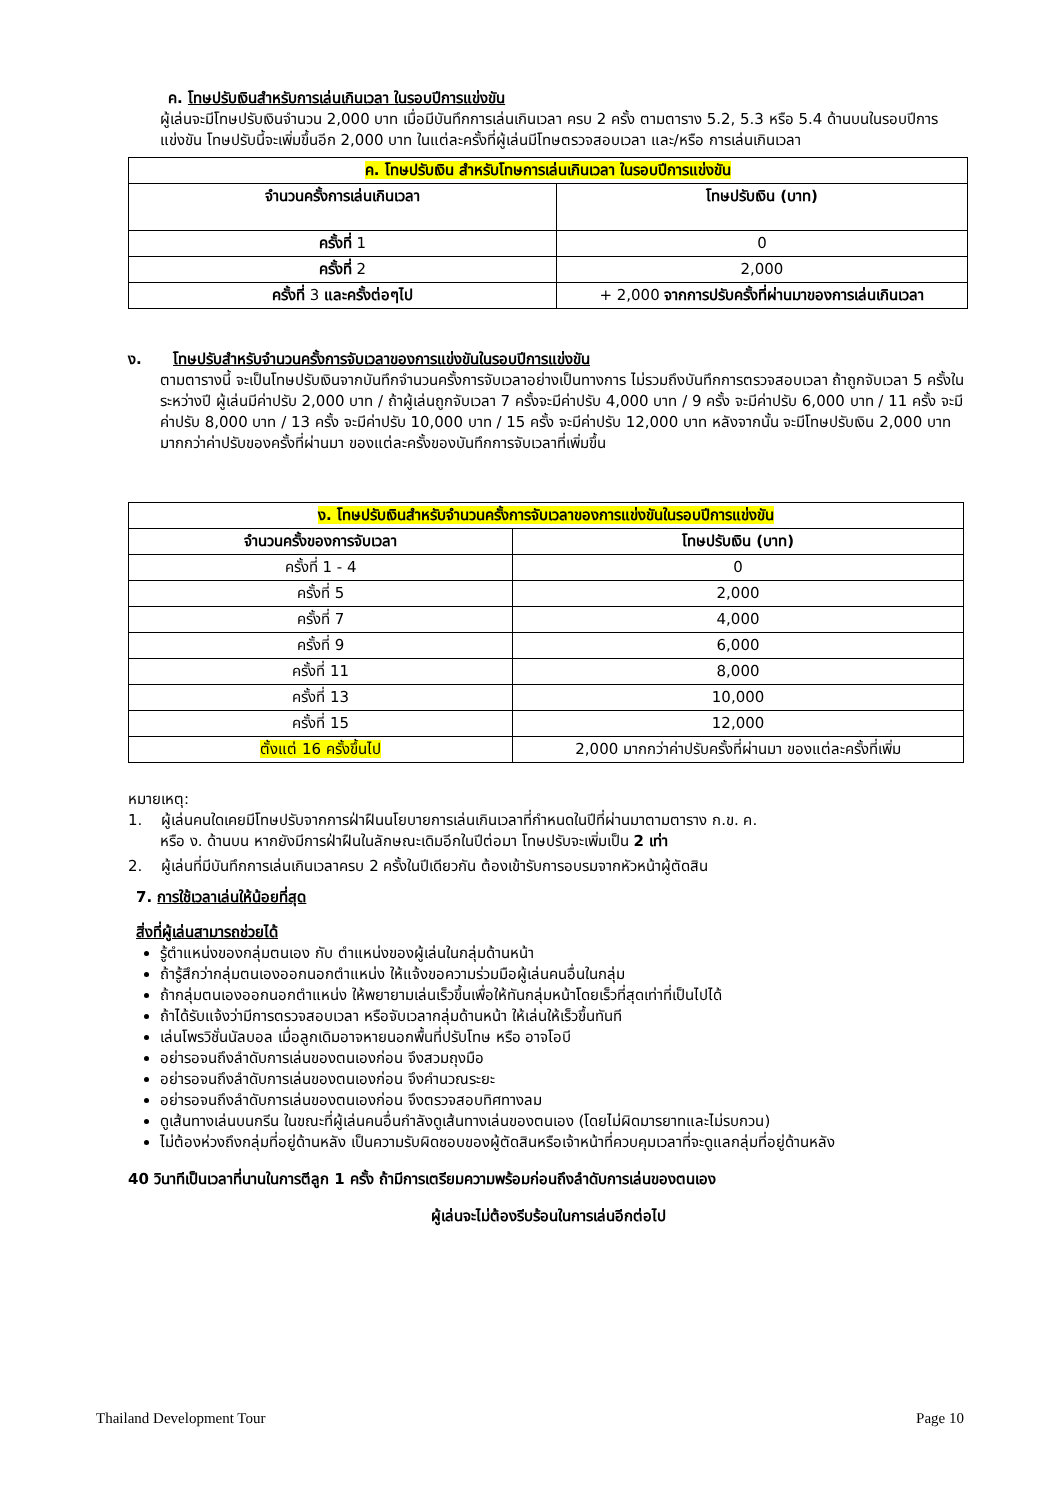ค. โทษปรับเงินสำหรับการเล่นเกินเวลา ในรอบปีการแข่งขัน
ผู้เล่นจะมีโทษปรับเงินจำนวน 2,000 บาท เมื่อมีบันทึกการเล่นเกินเวลา ครบ 2 ครั้ง ตามตาราง 5.2, 5.3 หรือ 5.4 ด้านบนในรอบปีการแข่งขัน โทษปรับนี้จะเพิ่มขึ้นอีก 2,000 บาท ในแต่ละครั้งที่ผู้เล่นมีโทษตรวจสอบเวลา และ/หรือ การเล่นเกินเวลา
| ค. โทษปรับเงิน สำหรับโทษการเล่นเกินเวลา ในรอบปีการแข่งขัน | |
| --- | --- |
| จำนวนครั้งการเล่นเกินเวลา | โทษปรับเงิน (บาท) |
| ครั้งที่ 1 | 0 |
| ครั้งที่ 2 | 2,000 |
| ครั้งที่ 3 และครั้งต่อๆไป | + 2,000 จากการปรับครั้งที่ผ่านมาของการเล่นเกินเวลา |
ง. โทษปรับสำหรับจำนวนครั้งการจับเวลาของการแข่งขันในรอบปีการแข่งขัน
ตามตารางนี้ จะเป็นโทษปรับเงินจากบันทึกจำนวนครั้งการจับเวลาอย่างเป็นทางการ ไม่รวมถึงบันทึกการตรวจสอบเวลา ถ้าถูกจับเวลา 5 ครั้งในระหว่างปี ผู้เล่นมีค่าปรับ 2,000 บาท / ถ้าผู้เล่นถูกจับเวลา 7 ครั้งจะมีค่าปรับ 4,000 บาท / 9 ครั้ง จะมีค่าปรับ 6,000 บาท / 11 ครั้ง จะมีค่าปรับ 8,000 บาท / 13 ครั้ง จะมีค่าปรับ 10,000 บาท / 15 ครั้ง จะมีค่าปรับ 12,000 บาท หลังจากนั้น จะมีโทษปรับเงิน 2,000 บาท มากกว่าค่าปรับของครั้งที่ผ่านมา ของแต่ละครั้งของบันทึกการจับเวลาที่เพิ่มขึ้น
| ง. โทษปรับเงินสำหรับจำนวนครั้งการจับเวลาของการแข่งขันในรอบปีการแข่งขัน | |
| --- | --- |
| จำนวนครั้งของการจับเวลา | โทษปรับเงิน (บาท) |
| ครั้งที่ 1 - 4 | 0 |
| ครั้งที่ 5 | 2,000 |
| ครั้งที่ 7 | 4,000 |
| ครั้งที่ 9 | 6,000 |
| ครั้งที่ 11 | 8,000 |
| ครั้งที่ 13 | 10,000 |
| ครั้งที่ 15 | 12,000 |
| ตั้งแต่ 16 ครั้งขึ้นไป | 2,000 มากกว่าค่าปรับครั้งที่ผ่านมา ของแต่ละครั้งที่เพิ่ม |
หมายเหตุ:
1. ผู้เล่นคนใดเคยมีโทษปรับจากการฝ่าฝืนนโยบายการเล่นเกินเวลาที่กำหนดในปีที่ผ่านมาตามตาราง ก.ข. ค.
หรือ ง. ด้านบน หากยังมีการฝ่าฝืนในลักษณะเดิมอีกในปีต่อมา โทษปรับจะเพิ่มเป็น 2 เท่า
2. ผู้เล่นที่มีบันทึกการเล่นเกินเวลาครบ 2 ครั้งในปีเดียวกัน ต้องเข้ารับการอบรมจากหัวหน้าผู้ตัดสิน
7. การใช้เวลาเล่นให้น้อยที่สุด
สิ่งที่ผู้เล่นสามารถช่วยได้
รู้ตำแหน่งของกลุ่มตนเอง กับ ตำแหน่งของผู้เล่นในกลุ่มด้านหน้า
ถ้ารู้สึกว่ากลุ่มตนเองออกนอกตำแหน่ง ให้แจ้งขอความร่วมมือผู้เล่นคนอื่นในกลุ่ม
ถ้ากลุ่มตนเองออกนอกตำแหน่ง ให้พยายามเล่นเร็วขึ้นเพื่อให้ทันกลุ่มหน้าโดยเร็วที่สุดเท่าที่เป็นไปได้
ถ้าได้รับแจ้งว่ามีการตรวจสอบเวลา หรือจับเวลากลุ่มด้านหน้า ให้เล่นให้เร็วขึ้นทันที
เล่นโพรวิชั่นนัลบอล เมื่อลูกเดิมอาจหายนอกพื้นที่ปรับโทษ หรือ อาจโอบี
อย่ารอจนถึงลำดับการเล่นของตนเองก่อน จึงสวมถุงมือ
อย่ารอจนถึงลำดับการเล่นของตนเองก่อน จึงคำนวณระยะ
อย่ารอจนถึงลำดับการเล่นของตนเองก่อน จึงตรวจสอบทิศทางลม
ดูเส้นทางเล่นบนกรีน ในขณะที่ผู้เล่นคนอื่นกำลังดูเส้นทางเล่นของตนเอง (โดยไม่ผิดมารยาทและไม่รบกวน)
ไม่ต้องห่วงถึงกลุ่มที่อยู่ด้านหลัง เป็นความรับผิดชอบของผู้ตัดสินหรือเจ้าหน้าที่ควบคุมเวลาที่จะดูแลกลุ่มที่อยู่ด้านหลัง
40 วินาทีเป็นเวลาที่นานในการตีลูก 1 ครั้ง ถ้ามีการเตรียมความพร้อมก่อนถึงลำดับการเล่นของตนเอง
ผู้เล่นจะไม่ต้องรีบร้อนในการเล่นอีกต่อไป
Thailand Development Tour Page 10